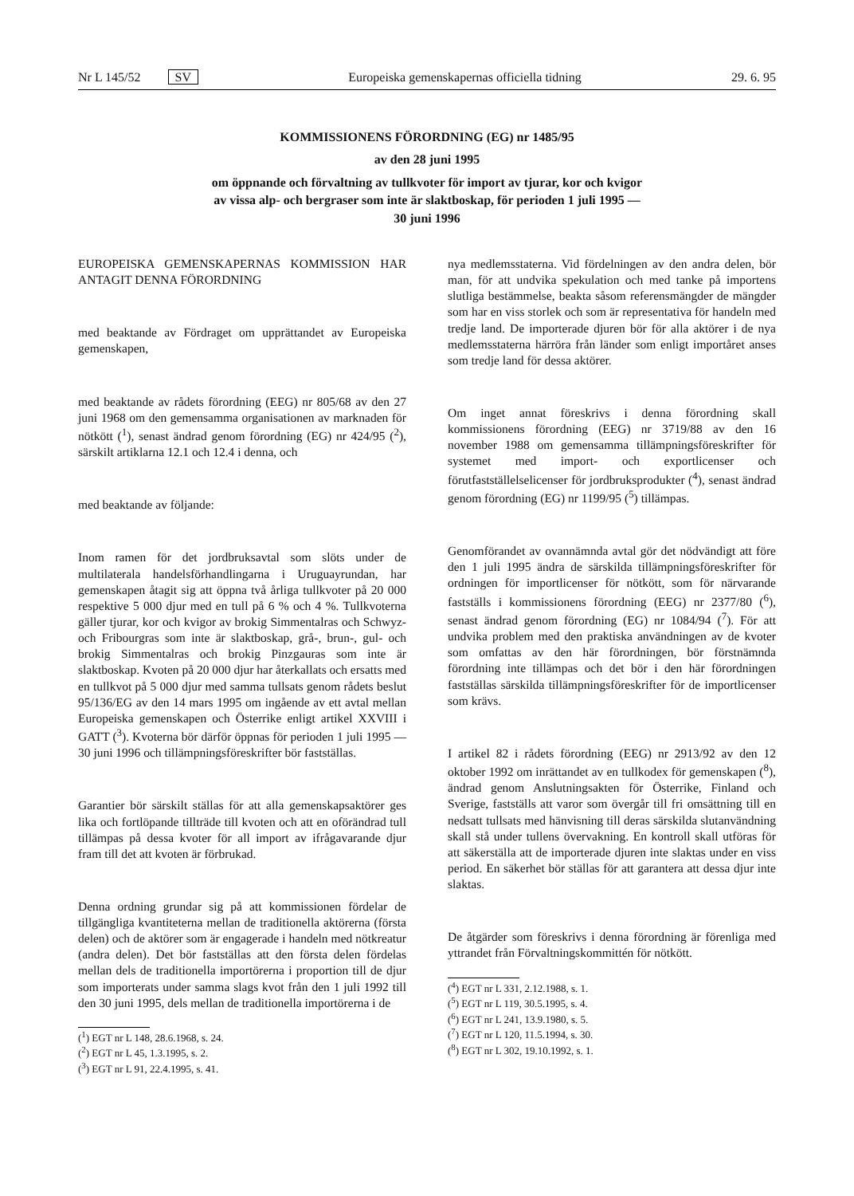Nr L 145/52 SV Europeiska gemenskapernas officiella tidning 29. 6. 95
KOMMISSIONENS FÖRORDNING (EG) nr 1485/95
av den 28 juni 1995
om öppnande och förvaltning av tullkvoter för import av tjurar, kor och kvigor
av vissa alp- och bergraser som inte är slaktboskap, för perioden 1 juli 1995 —
30 juni 1996
EUROPEISKA GEMENSKAPERNAS KOMMISSION HAR ANTAGIT DENNA FÖRORDNING
med beaktande av Fördraget om upprättandet av Europeiska gemenskapen,
med beaktande av rådets förordning (EEG) nr 805/68 av den 27 juni 1968 om den gemensamma organisationen av marknaden för nötkött (<sup>1</sup>), senast ändrad genom förordning (EG) nr 424/95 (<sup>2</sup>), särskilt artiklarna 12.1 och 12.4 i denna, och
med beaktande av följande:
Inom ramen för det jordbruksavtal som slöts under de multilaterala handelsförhandlingarna i Uruguayrundan, har gemenskapen åtagit sig att öppna två årliga tullkvoter på 20 000 respektive 5 000 djur med en tull på 6 % och 4 %. Tullkvoterna gäller tjurar, kor och kvigor av brokig Simmentalras och Schwyz- och Fribourgras som inte är slaktboskap, grå-, brun-, gul- och brokig Simmentalras och brokig Pinzgauras som inte är slaktboskap. Kvoten på 20 000 djur har återkallats och ersatts med en tullkvot på 5 000 djur med samma tullsats genom rådets beslut 95/136/EG av den 14 mars 1995 om ingående av ett avtal mellan Europeiska gemenskapen och Österrike enligt artikel XXVIII i GATT (<sup>3</sup>). Kvoterna bör därför öppnas för perioden 1 juli 1995 — 30 juni 1996 och tillämpningsföreskrifter bör fastställas.
Garantier bör särskilt ställas för att alla gemenskapsaktörer ges lika och fortlöpande tillträde till kvoten och att en oförändrad tull tillämpas på dessa kvoter för all import av ifrågavarande djur fram till det att kvoten är förbrukad.
Denna ordning grundar sig på att kommissionen fördelar de tillgängliga kvantiteterna mellan de traditionella aktörerna (första delen) och de aktörer som är engagerade i handeln med nötkreatur (andra delen). Det bör fastställas att den första delen fördelas mellan dels de traditionella importörerna i proportion till de djur som importerats under samma slags kvot från den 1 juli 1992 till den 30 juni 1995, dels mellan de traditionella importörerna i de
(<sup>1</sup>) EGT nr L 148, 28.6.1968, s. 24.
(<sup>2</sup>) EGT nr L 45, 1.3.1995, s. 2.
(<sup>3</sup>) EGT nr L 91, 22.4.1995, s. 41.
nya medlemsstaterna. Vid fördelningen av den andra delen, bör man, för att undvika spekulation och med tanke på importens slutliga bestämmelse, beakta såsom referensmängder de mängder som har en viss storlek och som är representativa för handeln med tredje land. De importerade djuren bör för alla aktörer i de nya medlemsstaterna härröra från länder som enligt importåret anses som tredje land för dessa aktörer.
Om inget annat föreskrivs i denna förordning skall kommissionens förordning (EEG) nr 3719/88 av den 16 november 1988 om gemensamma tillämpningsföreskrifter för systemet med import- och exportlicenser och förutfastställelselicenser för jordbruksprodukter (<sup>4</sup>), senast ändrad genom förordning (EG) nr 1199/95 (<sup>5</sup>) tillämpas.
Genomförandet av ovannämnda avtal gör det nödvändigt att före den 1 juli 1995 ändra de särskilda tillämpningsföreskrifter för ordningen för importlicenser för nötkött, som för närvarande fastställs i kommissionens förordning (EEG) nr 2377/80 (<sup>6</sup>), senast ändrad genom förordning (EG) nr 1084/94 (<sup>7</sup>). För att undvika problem med den praktiska användningen av de kvoter som omfattas av den här förordningen, bör förstnämnda förordning inte tillämpas och det bör i den här förordningen fastställas särskilda tillämpningsföreskrifter för de importlicenser som krävs.
I artikel 82 i rådets förordning (EEG) nr 2913/92 av den 12 oktober 1992 om inrättandet av en tullkodex för gemenskapen (<sup>8</sup>), ändrad genom Anslutningsakten för Österrike, Finland och Sverige, fastställs att varor som övergår till fri omsättning till en nedsatt tullsats med hänvisning till deras särskilda slutanvändning skall stå under tullens övervakning. En kontroll skall utföras för att säkerställa att de importerade djuren inte slaktas under en viss period. En säkerhet bör ställas för att garantera att dessa djur inte slaktas.
De åtgärder som föreskrivs i denna förordning är förenliga med yttrandet från Förvaltningskommittén för nötkött.
(<sup>4</sup>) EGT nr L 331, 2.12.1988, s. 1.
(<sup>5</sup>) EGT nr L 119, 30.5.1995, s. 4.
(<sup>6</sup>) EGT nr L 241, 13.9.1980, s. 5.
(<sup>7</sup>) EGT nr L 120, 11.5.1994, s. 30.
(<sup>8</sup>) EGT nr L 302, 19.10.1992, s. 1.